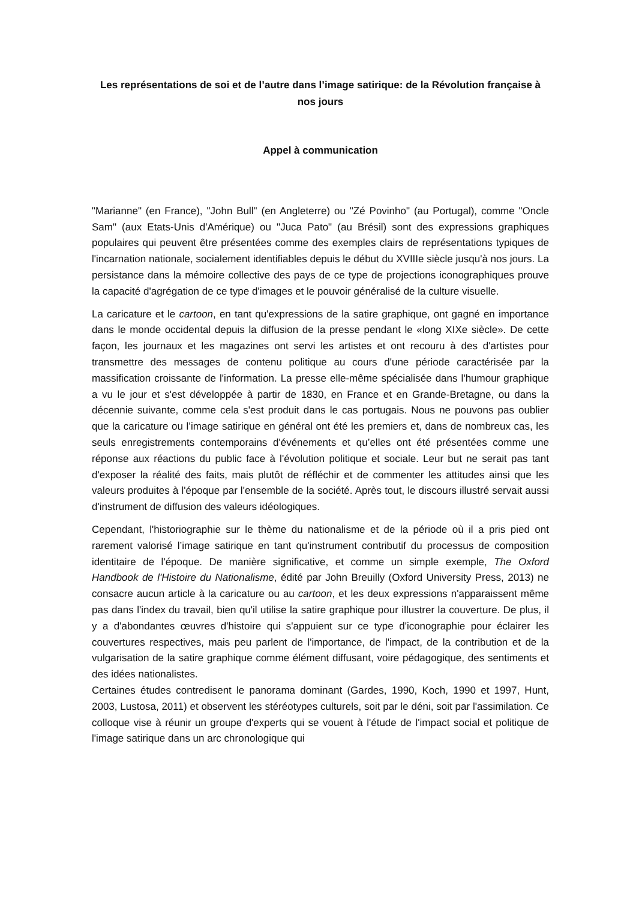Les représentations de soi et de l’autre dans l’image satirique: de la Révolution française à nos jours
Appel à communication
"Marianne" (en France), "John Bull" (en Angleterre) ou "Zé Povinho" (au Portugal), comme "Oncle Sam" (aux Etats-Unis d'Amérique) ou "Juca Pato" (au Brésil) sont des expressions graphiques populaires qui peuvent être présentées comme des exemples clairs de représentations typiques de l'incarnation nationale, socialement identifiables depuis le début du XVIIIe siècle jusqu'à nos jours. La persistance dans la mémoire collective des pays de ce type de projections iconographiques prouve la capacité d'agrégation de ce type d'images et le pouvoir généralisé de la culture visuelle.
La caricature et le cartoon, en tant qu'expressions de la satire graphique, ont gagné en importance dans le monde occidental depuis la diffusion de la presse pendant le «long XIXe siècle». De cette façon, les journaux et les magazines ont servi les artistes et ont recouru à des d'artistes pour transmettre des messages de contenu politique au cours d'une période caractérisée par la massification croissante de l'information. La presse elle-même spécialisée dans l'humour graphique a vu le jour et s'est développée à partir de 1830, en France et en Grande-Bretagne, ou dans la décennie suivante, comme cela s'est produit dans le cas portugais. Nous ne pouvons pas oublier que la caricature ou l’image satirique en général ont été les premiers et, dans de nombreux cas, les seuls enregistrements contemporains d'événements et qu’elles ont été présentées comme une réponse aux réactions du public face à l'évolution politique et sociale. Leur but ne serait pas tant d'exposer la réalité des faits, mais plutôt de réfléchir et de commenter les attitudes ainsi que les valeurs produites à l'époque par l'ensemble de la société. Après tout, le discours illustré servait aussi d'instrument de diffusion des valeurs idéologiques.
Cependant, l'historiographie sur le thème du nationalisme et de la période où il a pris pied ont rarement valorisé l’image satirique en tant qu'instrument contributif du processus de composition identitaire de l'époque. De manière significative, et comme un simple exemple, The Oxford Handbook de l'Histoire du Nationalisme, édité par John Breuilly (Oxford University Press, 2013) ne consacre aucun article à la caricature ou au cartoon, et les deux expressions n'apparaissent même pas dans l'index du travail, bien qu'il utilise la satire graphique pour illustrer la couverture. De plus, il y a d'abondantes œuvres d'histoire qui s'appuient sur ce type d'iconographie pour éclairer les couvertures respectives, mais peu parlent de l'importance, de l'impact, de la contribution et de la vulgarisation de la satire graphique comme élément diffusant, voire pédagogique, des sentiments et des idées nationalistes.
Certaines études contredisent le panorama dominant (Gardes, 1990, Koch, 1990 et 1997, Hunt, 2003, Lustosa, 2011) et observent les stéréotypes culturels, soit par le déni, soit par l'assimilation. Ce colloque vise à réunir un groupe d'experts qui se vouent à l'étude de l'impact social et politique de l'image satirique dans un arc chronologique qui